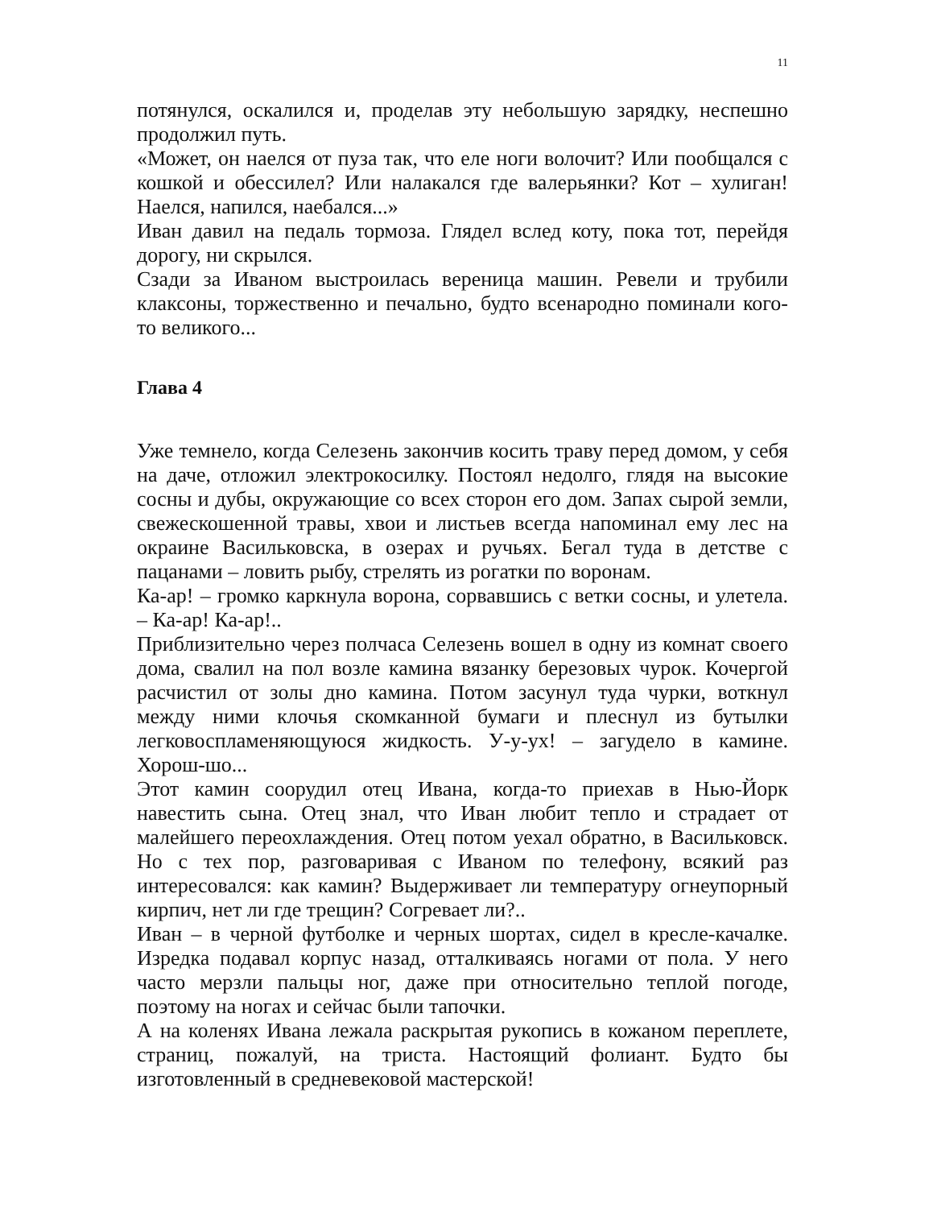11
потянулся, оскалился и, проделав эту небольшую зарядку, неспешно продолжил путь.
«Может, он наелся от пуза так, что еле ноги волочит? Или пообщался с кошкой и обессилел? Или налакался где валерьянки? Кот – хулиган! Наелся, напился, наебался...»
Иван давил на педаль тормоза. Глядел вслед коту, пока тот, перейдя дорогу, ни скрылся.
Сзади за Иваном выстроилась вереница машин. Ревели и трубили клаксоны, торжественно и печально, будто всенародно поминали кого-то великого...
Глава 4
Уже темнело, когда Селезень закончив косить траву перед домом, у себя на даче, отложил электрокосилку. Постоял недолго, глядя на высокие сосны и дубы, окружающие со всех сторон его дом. Запах сырой земли, свежескошенной травы, хвои и листьев всегда напоминал ему лес на окраине Васильковска, в озерах и ручьях. Бегал туда в детстве с пацанами – ловить рыбу, стрелять из рогатки по воронам.
Ка-ар! – громко каркнула ворона, сорвавшись с ветки сосны, и улетела. – Ка-ар! Ка-ар!..
Приблизительно через полчаса Селезень вошел в одну из комнат своего дома, свалил на пол возле камина вязанку березовых чурок. Кочергой расчистил от золы дно камина. Потом засунул туда чурки, воткнул между ними клочья скомканной бумаги и плеснул из бутылки легковоспламеняющуюся жидкость. У-у-ух! – загудело в камине. Хорош-шо...
Этот камин соорудил отец Ивана, когда-то приехав в Нью-Йорк навестить сына. Отец знал, что Иван любит тепло и страдает от малейшего переохлаждения. Отец потом уехал обратно, в Васильковск. Но с тех пор, разговаривая с Иваном по телефону, всякий раз интересовался: как камин? Выдерживает ли температуру огнеупорный кирпич, нет ли где трещин? Согревает ли?..
Иван – в черной футболке и черных шортах, сидел в кресле-качалке. Изредка подавал корпус назад, отталкиваясь ногами от пола. У него часто мерзли пальцы ног, даже при относительно теплой погоде, поэтому на ногах и сейчас были тапочки.
А на коленях Ивана лежала раскрытая рукопись в кожаном переплете, страниц, пожалуй, на триста. Настоящий фолиант. Будто бы изготовленный в средневековой мастерской!